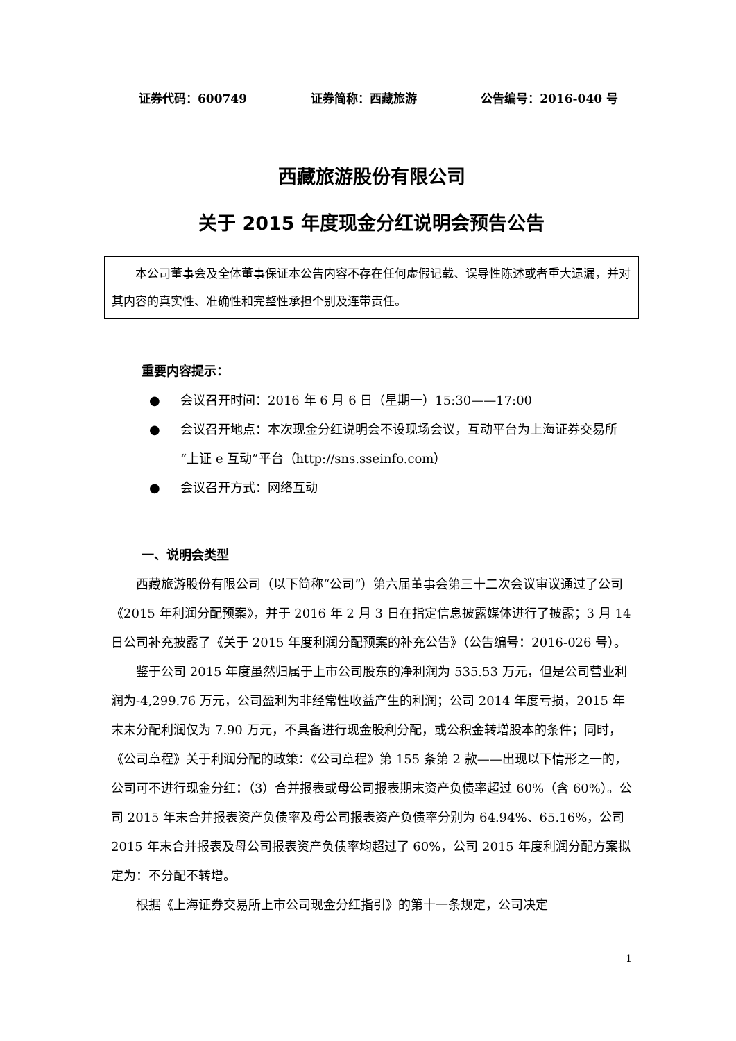证券代码：600749 证券简称：西藏旅游 公告编号：2016-040 号
西藏旅游股份有限公司
关于 2015 年度现金分红说明会预告公告
本公司董事会及全体董事保证本公告内容不存在任何虚假记载、误导性陈述或者重大遗漏，并对其内容的真实性、准确性和完整性承担个别及连带责任。
重要内容提示：
● 会议召开时间：2016 年 6 月 6 日（星期一）15:30——17:00
● 会议召开地点：本次现金分红说明会不设现场会议，互动平台为上海证券交易所“上证 e 互动”平台（http://sns.sseinfo.com）
● 会议召开方式：网络互动
一、说明会类型
西藏旅游股份有限公司（以下简称“公司”）第六届董事会第三十二次会议审议通过了公司《2015 年利润分配预案》，并于 2016 年 2 月 3 日在指定信息披露媒体进行了披露；3 月 14 日公司补充披露了《关于 2015 年度利润分配预案的补充公告》（公告编号：2016-026 号）。
鉴于公司 2015 年度虽然归属于上市公司股东的净利润为 535.53 万元，但是公司营业利润为-4,299.76 万元，公司盈利为非经常性收益产生的利润；公司 2014 年度亏损，2015 年末未分配利润仅为 7.90 万元，不具备进行现金股利分配，或公积金转增股本的条件；同时，《公司章程》关于利润分配的政策：《公司章程》第 155 条第 2 款——出现以下情形之一的，公司可不进行现金分红：（3）合并报表或母公司报表期末资产负债率超过 60%（含 60%）。公司 2015 年末合并报表资产负债率及母公司报表资产负债率分别为 64.94%、65.16%，公司 2015 年末合并报表及母公司报表资产负债率均超过了 60%，公司 2015 年度利润分配方案拟定为：不分配不转增。
根据《上海证券交易所上市公司现金分红指引》的第十一条规定，公司决定
1